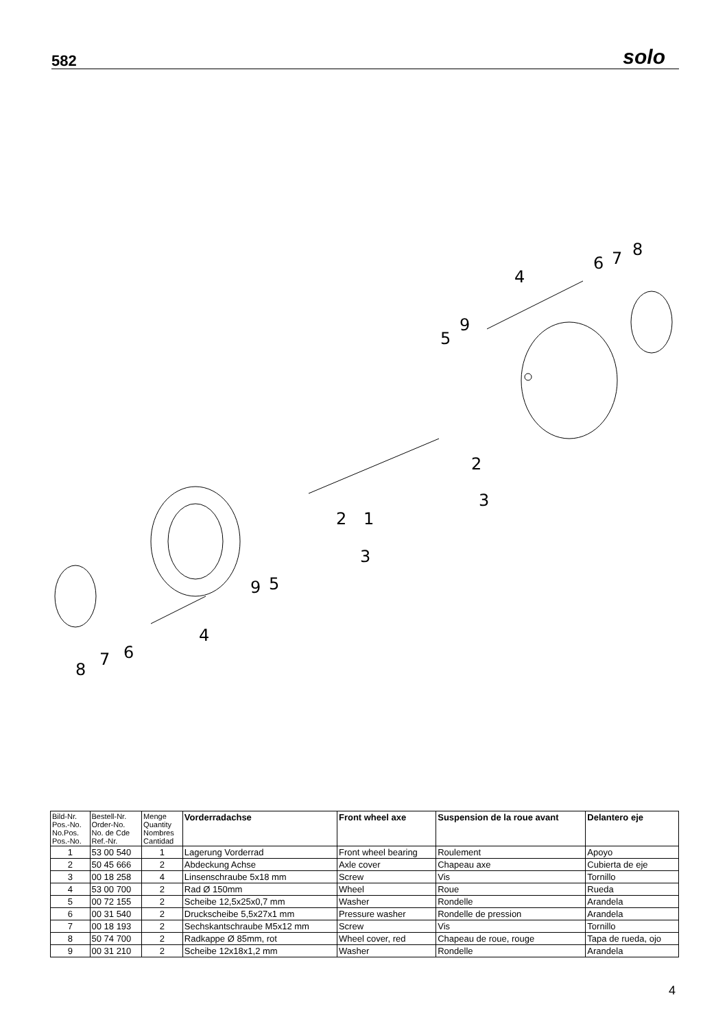582 solo
8
7
6
4
9
5
2
1
3
2
3
5
9
4
6
7
8
| Bild-Nr. Pos.-No. No.Pos. Pos.-No. | Bestell-Nr. Order-No. No. de Cde Ref.-Nr. | Menge Quantity Nombres Cantidad | Vorderradachse | Front wheel axe | Suspension de la roue avant | Delantero eje |
| --- | --- | --- | --- | --- | --- | --- |
| 1 | 53 00 540 | 1 | Lagerung Vorderrad | Front wheel bearing | Roulement | Apoyo |
| 2 | 50 45 666 | 2 | Abdeckung Achse | Axle cover | Chapeau axe | Cubierta de eje |
| 3 | 00 18 258 | 4 | Linsenschraube 5x18 mm | Screw | Vis | Tornillo |
| 4 | 53 00 700 | 2 | Rad Ø 150mm | Wheel | Roue | Rueda |
| 5 | 00 72 155 | 2 | Scheibe 12,5x25x0,7 mm | Washer | Rondelle | Arandela |
| 6 | 00 31 540 | 2 | Druckscheibe 5,5x27x1 mm | Pressure washer | Rondelle de pression | Arandela |
| 7 | 00 18 193 | 2 | Sechskantschraube M5x12 mm | Screw | Vis | Tornillo |
| 8 | 50 74 700 | 2 | Radkappe Ø 85mm, rot | Wheel cover, red | Chapeau de roue, rouge | Tapa de rueda, ojo |
| 9 | 00 31 210 | 2 | Scheibe 12x18x1,2 mm | Washer | Rondelle | Arandela |
4